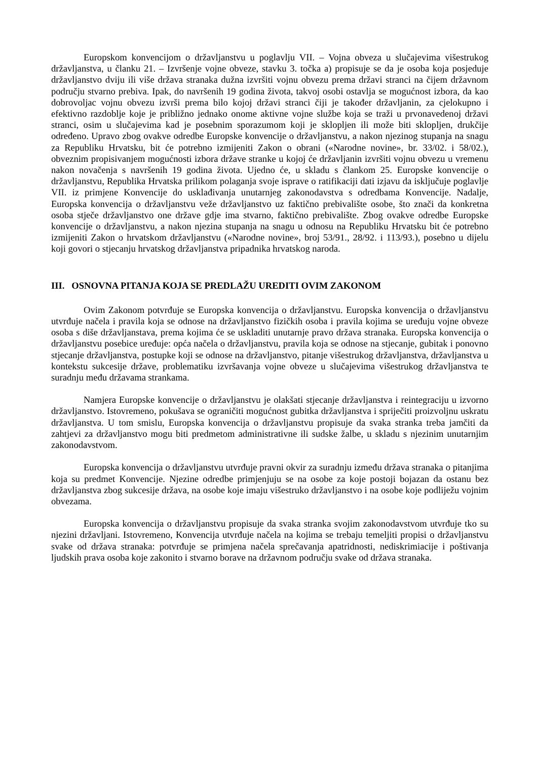Europskom konvencijom o državljanstvu u poglavlju VII. – Vojna obveza u slučajevima višestrukog državljanstva, u članku 21. – Izvršenje vojne obveze, stavku 3. točka a) propisuje se da je osoba koja posjeduje državljanstvo dviju ili više država stranaka dužna izvršiti vojnu obvezu prema državi stranci na čijem državnom području stvarno prebiva. Ipak, do navršenih 19 godina života, takvoj osobi ostavlja se mogućnost izbora, da kao dobrovoljac vojnu obvezu izvrši prema bilo kojoj državi stranci čiji je također državljanin, za cjelokupno i efektivno razdoblje koje je približno jednako onome aktivne vojne službe koja se traži u prvonavedenoj državi stranci, osim u slučajevima kad je posebnim sporazumom koji je sklopljen ili može biti sklopljen, drukčije određeno. Upravo zbog ovakve odredbe Europske konvencije o državljanstvu, a nakon njezinog stupanja na snagu za Republiku Hrvatsku, bit će potrebno izmijeniti Zakon o obrani («Narodne novine», br. 33/02. i 58/02.), obveznim propisivanjem mogućnosti izbora države stranke u kojoj će državljanin izvršiti vojnu obvezu u vremenu nakon novačenja s navršenih 19 godina života. Ujedno će, u skladu s člankom 25. Europske konvencije o državljanstvu, Republika Hrvatska prilikom polaganja svoje isprave o ratifikaciji dati izjavu da isključuje poglavlje VII. iz primjene Konvencije do usklađivanja unutarnjeg zakonodavstva s odredbama Konvencije. Nadalje, Europska konvencija o državljanstvu veže državljanstvo uz faktično prebivalište osobe, što znači da konkretna osoba stječe državljanstvo one države gdje ima stvarno, faktično prebivalište. Zbog ovakve odredbe Europske konvencije o državljanstvu, a nakon njezina stupanja na snagu u odnosu na Republiku Hrvatsku bit će potrebno izmijeniti Zakon o hrvatskom državljanstvu («Narodne novine», broj 53/91., 28/92. i 113/93.), posebno u dijelu koji govori o stjecanju hrvatskog državljanstva pripadnika hrvatskog naroda.
III. OSNOVNA PITANJA KOJA SE PREDLAŽU UREDITI OVIM ZAKONOM
Ovim Zakonom potvrđuje se Europska konvencija o državljanstvu. Europska konvencija o državljanstvu utvrđuje načela i pravila koja se odnose na državljanstvo fizičkih osoba i pravila kojima se uređuju vojne obveze osoba s diše državljanstava, prema kojima će se uskladiti unutarnje pravo država stranaka. Europska konvencija o državljanstvu posebice uređuje: opća načela o državljanstvu, pravila koja se odnose na stjecanje, gubitak i ponovno stjecanje državljanstva, postupke koji se odnose na državljanstvo, pitanje višestrukog državljanstva, državljanstva u kontekstu sukcesije države, problematiku izvršavanja vojne obveze u slučajevima višestrukog državljanstva te suradnju među državama strankama.
Namjera Europske konvencije o državljanstvu je olakšati stjecanje državljanstva i reintegraciju u izvorno državljanstvo. Istovremeno, pokušava se ograničiti mogućnost gubitka državljanstva i spriječiti proizvoljnu uskratu državljanstva. U tom smislu, Europska konvencija o državljanstvu propisuje da svaka stranka treba jamčiti da zahtjevi za državljanstvo mogu biti predmetom administrativne ili sudske žalbe, u skladu s njezinim unutarnjim zakonodavstvom.
Europska konvencija o državljanstvu utvrđuje pravni okvir za suradnju između država stranaka o pitanjima koja su predmet Konvencije. Njezine odredbe primjenjuju se na osobe za koje postoji bojazan da ostanu bez državljanstva zbog sukcesije država, na osobe koje imaju višestruko državljanstvo i na osobe koje podliježu vojnim obvezama.
Europska konvencija o državljanstvu propisuje da svaka stranka svojim zakonodavstvom utvrđuje tko su njezini državljani. Istovremeno, Konvencija utvrđuje načela na kojima se trebaju temeljiti propisi o državljanstvu svake od država stranaka: potvrđuje se primjena načela sprečavanja apatridnosti, nediskrimiacije i poštivanja ljudskih prava osoba koje zakonito i stvarno borave na državnom području svake od država stranaka.